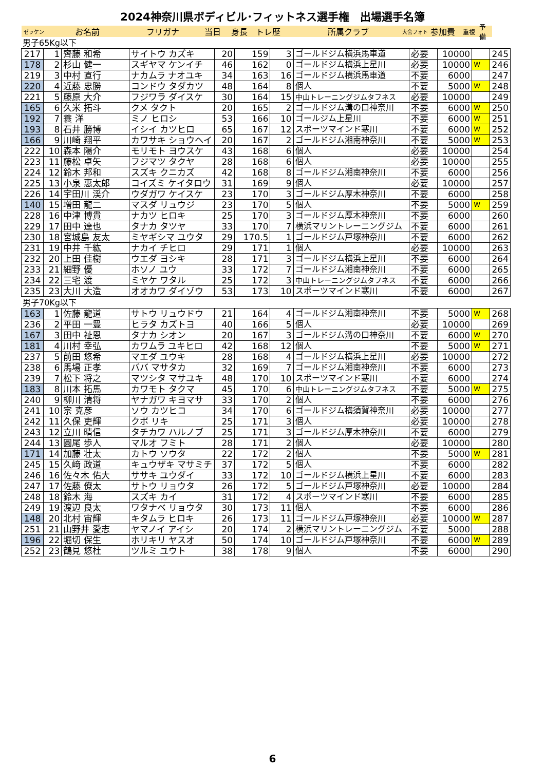2024神奈川県ボディビル･フィットネス選手権　出場選手名簿
ゼッケン お名前 フリガナ 当日 身長 トレ歴 所属クラブ 大会フォト 参加費 重複 予備
男子65Kg以下
| 217 | 1 | 齊藤 和希 | サイトウ カズキ | 20 | 159 | 3 | ゴールドジム横浜馬車道 | 必要 | 10000 | | 245 |
| 178 | 2 | 杉山 健一 | スギヤマ ケンイチ | 46 | 162 | 0 | ゴールドジム横浜上星川 | 必要 | 10000 | W | 246 |
| 219 | 3 | 中村 直行 | ナカムラ ナオユキ | 34 | 163 | 16 | ゴールドジム横浜馬車道 | 不要 | 6000 | | 247 |
| 220 | 4 | 近藤 忠勝 | コンドウ タダカツ | 48 | 164 | 8 | 個人 | 不要 | 5000 | W | 248 |
| 221 | 5 | 藤原 大介 | フジワラ ダイスケ | 30 | 164 | 15 | 中山トレーニングジムタフネス | 必要 | 10000 | | 249 |
| 165 | 6 | 久米 拓斗 | クメ タクト | 20 | 165 | 2 | ゴールドジム溝の口神奈川 | 不要 | 6000 | W | 250 |
| 192 | 7 | 蓑 洋 | ミノ ヒロシ | 53 | 166 | 10 | ゴールジム上星川 | 不要 | 6000 | W | 251 |
| 193 | 8 | 石井 勝博 | イシイ カツヒロ | 65 | 167 | 12 | スポーツマインド寒川 | 不要 | 6000 | W | 252 |
| 166 | 9 | 川崎 翔平 | カワサキ ショウヘイ | 20 | 167 | 2 | ゴールドジム湘南神奈川 | 不要 | 5000 | W | 253 |
| 222 | 10 | 森本 陽介 | モリモト ヨウスケ | 43 | 168 | 6 | 個人 | 必要 | 10000 | | 254 |
| 223 | 11 | 藤松 卓矢 | フジマツ タクヤ | 28 | 168 | 6 | 個人 | 必要 | 10000 | | 255 |
| 224 | 12 | 鈴木 邦和 | スズキ クニカズ | 42 | 168 | 8 | ゴールドジム湘南神奈川 | 不要 | 6000 | | 256 |
| 225 | 13 | 小泉 惠太郎 | コイズミ ケイタロウ | 31 | 169 | 9 | 個人 | 必要 | 10000 | | 257 |
| 226 | 14 | 宇田川 渓介 | ウダガワ ケイスケ | 23 | 170 | 3 | ゴールドジム厚木神奈川 | 不要 | 6000 | | 258 |
| 140 | 15 | 増田 龍二 | マスダ リュウジ | 23 | 170 | 5 | 個人 | 不要 | 5000 | W | 259 |
| 228 | 16 | 中津 博貴 | ナカツ ヒロキ | 25 | 170 | 3 | ゴールドジム厚木神奈川 | 不要 | 6000 | | 260 |
| 229 | 17 | 田中 達也 | タナカ タツヤ | 33 | 170 | 7 | 横浜マリントレーニングジム | 不要 | 6000 | | 261 |
| 230 | 18 | 宮城島 友太 | ミヤギシマ ユウタ | 29 | 170.5 | 1 | ゴールドジム戸塚神奈川 | 不要 | 6000 | | 262 |
| 231 | 19 | 中井 千紘 | ナカイ チヒロ | 29 | 171 | 1 | 個人 | 必要 | 10000 | | 263 |
| 232 | 20 | 上田 佳樹 | ウエダ ヨシキ | 28 | 171 | 3 | ゴールドジム横浜上星川 | 不要 | 6000 | | 264 |
| 233 | 21 | 細野 優 | ホソノ ユウ | 33 | 172 | 7 | ゴールドジム湘南神奈川 | 不要 | 6000 | | 265 |
| 234 | 22 | 三宅 渡 | ミヤケ ワタル | 25 | 172 | 3 | 中山トレーニングジムタフネス | 不要 | 6000 | | 266 |
| 235 | 23 | 大川 大造 | オオカワ ダイゾウ | 53 | 173 | 10 | スポーツマインド寒川 | 不要 | 6000 | | 267 |
男子70Kg以下
| 163 | 1 | 佐藤 龍道 | サトウ リュウドウ | 21 | 164 | 4 | ゴールドジム湘南神奈川 | 不要 | 5000 | W | 268 |
| 236 | 2 | 平田 一豊 | ヒラタ カズトヨ | 40 | 166 | 5 | 個人 | 必要 | 10000 | | 269 |
| 167 | 3 | 田中 祉恩 | タナカ シオン | 20 | 167 | 3 | ゴールドジム溝の口神奈川 | 不要 | 6000 | W | 270 |
| 181 | 4 | 川村 幸弘 | カワムラ ユキヒロ | 42 | 168 | 12 | 個人 | 不要 | 5000 | W | 271 |
| 237 | 5 | 前田 悠希 | マエダ ユウキ | 28 | 168 | 4 | ゴールドジム横浜上星川 | 必要 | 10000 | | 272 |
| 238 | 6 | 馬場 正孝 | ババ マサタカ | 32 | 169 | 7 | ゴールドジム湘南神奈川 | 不要 | 6000 | | 273 |
| 239 | 7 | 松下 将之 | マツシタ マサユキ | 48 | 170 | 10 | スポーツマインド寒川 | 不要 | 6000 | | 274 |
| 183 | 8 | 川本 拓馬 | カワモト タクマ | 45 | 170 | 6 | 中山トレーニングジムタフネス | 不要 | 5000 | W | 275 |
| 240 | 9 | 柳川 清将 | ヤナガワ キヨマサ | 33 | 170 | 2 | 個人 | 不要 | 6000 | | 276 |
| 241 | 10 | 宗 克彦 | ソウ カツヒコ | 34 | 170 | 6 | ゴールドジム横須賀神奈川 | 必要 | 10000 | | 277 |
| 242 | 11 | 久保 吏輝 | クボ リキ | 25 | 171 | 3 | 個人 | 必要 | 10000 | | 278 |
| 243 | 12 | 立川 晴信 | タチカワ ハルノブ | 25 | 171 | 3 | ゴールドジム厚木神奈川 | 不要 | 6000 | | 279 |
| 244 | 13 | 圓尾 歩人 | マルオ フミト | 28 | 171 | 2 | 個人 | 必要 | 10000 | | 280 |
| 171 | 14 | 加藤 壮太 | カトウ ソウタ | 22 | 172 | 2 | 個人 | 不要 | 5000 | W | 281 |
| 245 | 15 | 久﨑 政道 | キュウザキ マサミチ | 37 | 172 | 5 | 個人 | 不要 | 6000 | | 282 |
| 246 | 16 | 佐々木 佑大 | ササキ ユウダイ | 33 | 172 | 10 | ゴールドジム横浜上星川 | 不要 | 6000 | | 283 |
| 247 | 17 | 佐藤 僚太 | サトウ リョウタ | 26 | 172 | 5 | ゴールドジム戸塚神奈川 | 必要 | 10000 | | 284 |
| 248 | 18 | 鈴木 海 | スズキ カイ | 31 | 172 | 4 | スポーツマインド寒川 | 不要 | 6000 | | 285 |
| 249 | 19 | 渡辺 良太 | ワタナベ リョウタ | 30 | 173 | 11 | 個人 | 不要 | 6000 | | 286 |
| 148 | 20 | 北村 宙輝 | キタムラ ヒロキ | 26 | 173 | 11 | ゴールドジム戸塚神奈川 | 必要 | 10000 | W | 287 |
| 251 | 21 | 山野井 愛志 | ヤマノイ アイシ | 20 | 174 | 2 | 横浜マリントレーニングジム | 不要 | 5000 | | 288 |
| 196 | 22 | 堀切 保生 | ホリキリ ヤスオ | 50 | 174 | 10 | ゴールドジム戸塚神奈川 | 不要 | 6000 | W | 289 |
| 252 | 23 | 鶴見 悠杜 | ツルミ ユウト | 38 | 178 | 9 | 個人 | 不要 | 6000 | | 290 |
6